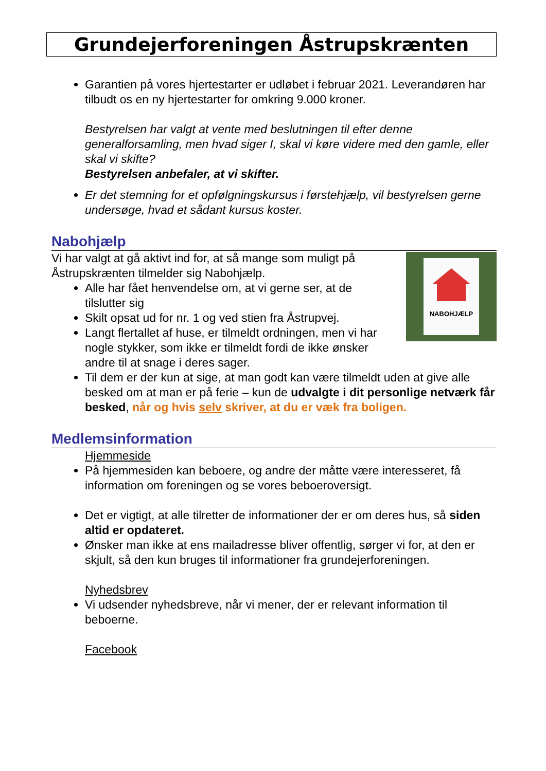Grundejerforeningen Åstrupskrænten
Garantien på vores hjertestarter er udløbet i februar 2021. Leverandøren har tilbudt os en ny hjertestarter for omkring 9.000 kroner.
Bestyrelsen har valgt at vente med beslutningen til efter denne generalforsamling, men hvad siger I, skal vi køre videre med den gamle, eller skal vi skifte?
Bestyrelsen anbefaler, at vi skifter.
Er det stemning for et opfølgningskursus i førstehjælp, vil bestyrelsen gerne undersøge, hvad et sådant kursus koster.
Nabohjælp
NABOHJÆLP
Vi har valgt at gå aktivt ind for, at så mange som muligt på Åstrupskrænten tilmelder sig Nabohjælp.
Alle har fået henvendelse om, at vi gerne ser, at de tilslutter sig
Skilt opsat ud for nr. 1 og ved stien fra Åstrupvej.
Langt flertallet af huse, er tilmeldt ordningen, men vi har nogle stykker, som ikke er tilmeldt fordi de ikke ønsker andre til at snage i deres sager.
Til dem er der kun at sige, at man godt kan være tilmeldt uden at give alle besked om at man er på ferie – kun de udvalgte i dit personlige netværk får besked, når og hvis selv skriver, at du er væk fra boligen.
Medlemsinformation
Hjemmeside
På hjemmesiden kan beboere, og andre der måtte være interesseret, få information om foreningen og se vores beboeroversigt.
Det er vigtigt, at alle tilretter de informationer der er om deres hus, så siden altid er opdateret.
Ønsker man ikke at ens mailadresse bliver offentlig, sørger vi for, at den er skjult, så den kun bruges til informationer fra grundejerforeningen.
Nyhedsbrev
Vi udsender nyhedsbreve, når vi mener, der er relevant information til beboerne.
Facebook